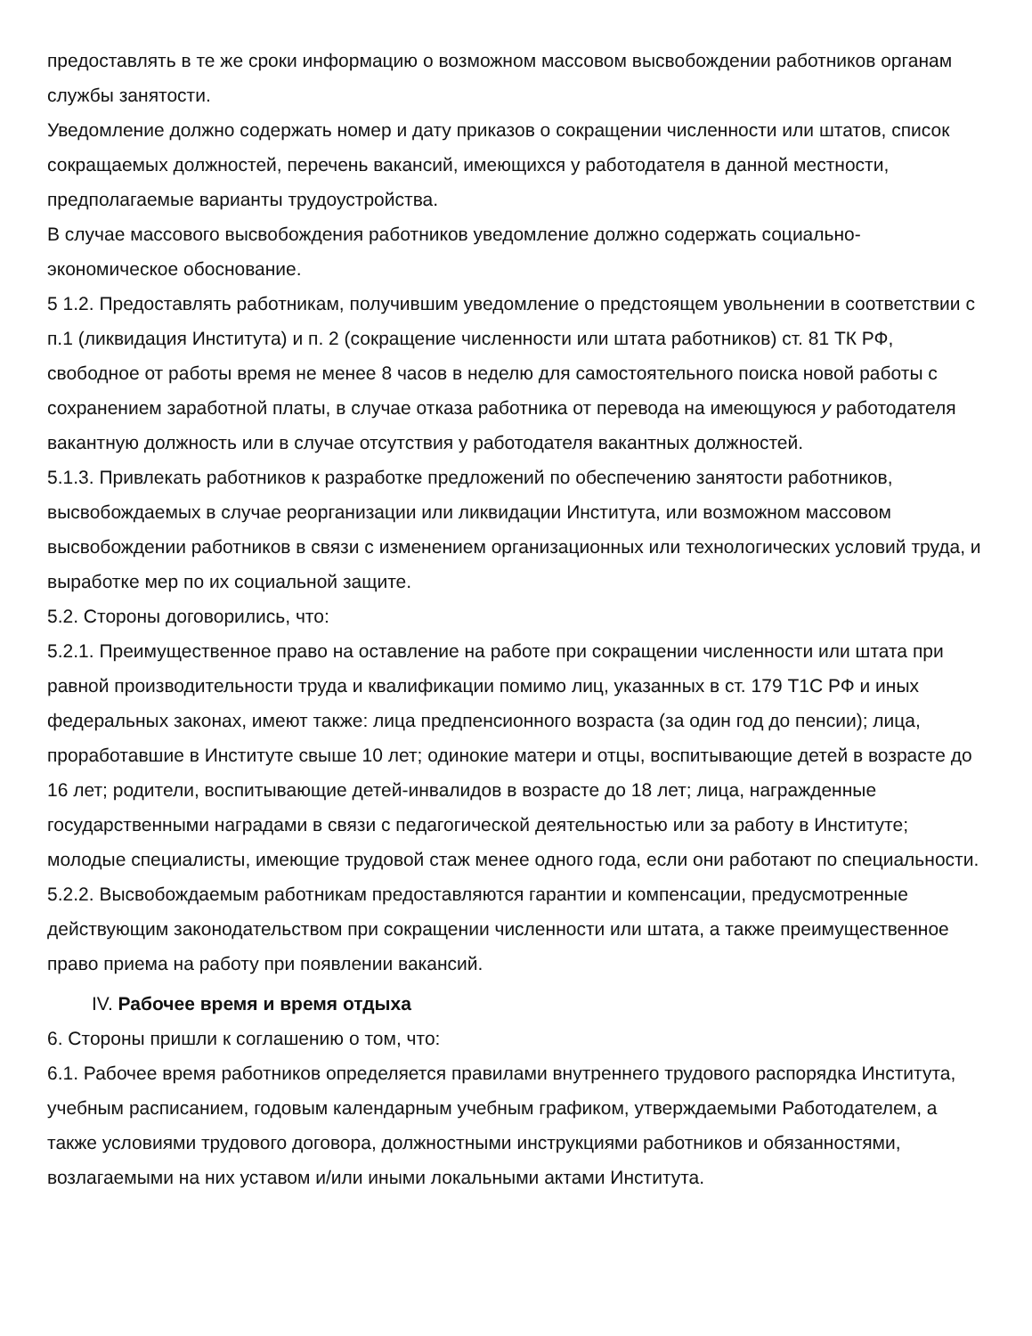предоставлять в те же сроки информацию о возможном массовом высвобождении работников органам службы занятости.
Уведомление должно содержать номер и дату приказов о сокращении численности или штатов, список сокращаемых должностей, перечень вакансий, имеющихся у работодателя в данной местности, предполагаемые варианты трудоустройства.
В случае массового высвобождения работников уведомление должно содержать социально-экономическое обоснование.
5 1.2. Предоставлять работникам, получившим уведомление о предстоящем увольнении в соответствии с п.1 (ликвидация Института) и п. 2 (сокращение численности или штата работников) ст. 81 ТК РФ, свободное от работы время не менее 8 часов в неделю для самостоятельного поиска новой работы с сохранением заработной платы, в случае отказа работника от перевода на имеющуюся у работодателя вакантную должность или в случае отсутствия у работодателя вакантных должностей.
5.1.3. Привлекать работников к разработке предложений по обеспечению занятости работников, высвобождаемых в случае реорганизации или ликвидации Института, или возможном массовом высвобождении работников в связи с изменением организационных или технологических условий труда, и выработке мер по их социальной защите.
5.2. Стороны договорились, что:
5.2.1. Преимущественное право на оставление на работе при сокращении численности или штата при равной производительности труда и квалификации помимо лиц, указанных в ст. 179 Т1С РФ и иных федеральных законах, имеют также: лица предпенсионного возраста (за один год до пенсии); лица, проработавшие в Институте свыше 10 лет; одинокие матери и отцы, воспитывающие детей в возрасте до 16 лет; родители, воспитывающие детей-инвалидов в возрасте до 18 лет; лица, награжденные государственными наградами в связи с педагогической деятельностью или за работу в Институте; молодые специалисты, имеющие трудовой стаж менее одного года, если они работают по специальности.
5.2.2. Высвобождаемым работникам предоставляются гарантии и компенсации, предусмотренные действующим законодательством при сокращении численности или штата, а также преимущественное право приема на работу при появлении вакансий.
IV. Рабочее время и время отдыха
6. Стороны пришли к соглашению о том, что:
6.1. Рабочее время работников определяется правилами внутреннего трудового распорядка Института, учебным расписанием, годовым календарным учебным графиком, утверждаемыми Работодателем, а также условиями трудового договора, должностными инструкциями работников и обязанностями, возлагаемыми на них уставом и/или иными локальными актами Института.